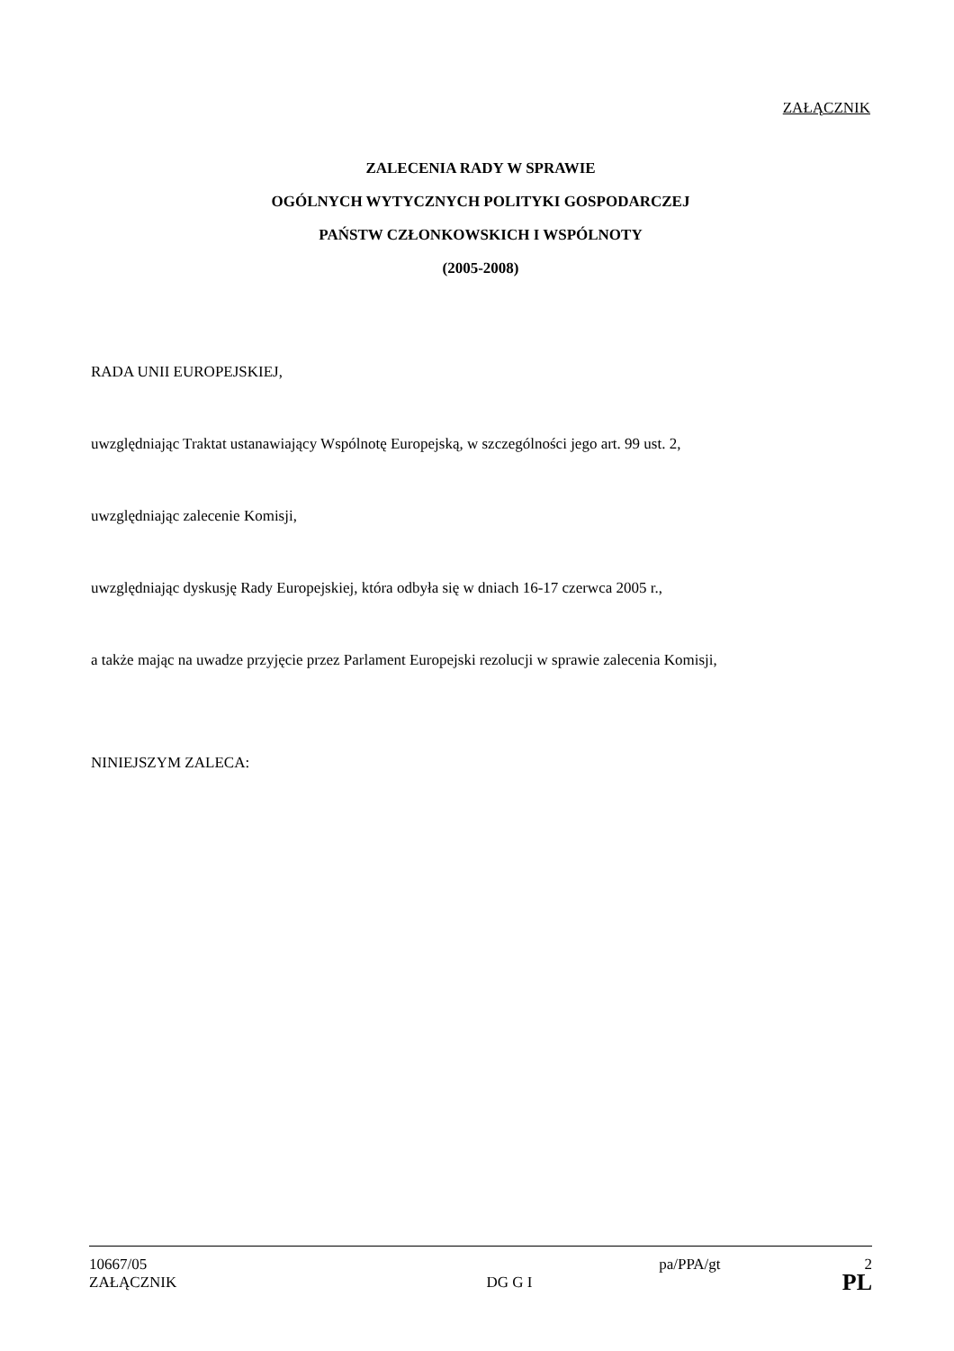ZAŁĄCZNIK
ZALECENIA RADY W SPRAWIE
OGÓLNYCH WYTYCZNYCH POLITYKI GOSPODARCZEJ
PAŃSTW CZŁONKOWSKICH I WSPÓLNOTY
(2005-2008)
RADA UNII EUROPEJSKIEJ,
uwzględniając Traktat ustanawiający Wspólnotę Europejską, w szczególności jego art. 99 ust. 2,
uwzględniając zalecenie Komisji,
uwzględniając dyskusję Rady Europejskiej, która odbyła się w dniach 16-17 czerwca 2005 r.,
a także mając na uwadze przyjęcie przez Parlament Europejski rezolucji w sprawie zalecenia Komisji,
NINIEJSZYM ZALECA:
10667/05 pa/PPA/gt 2
ZAŁĄCZNIK DG G I PL